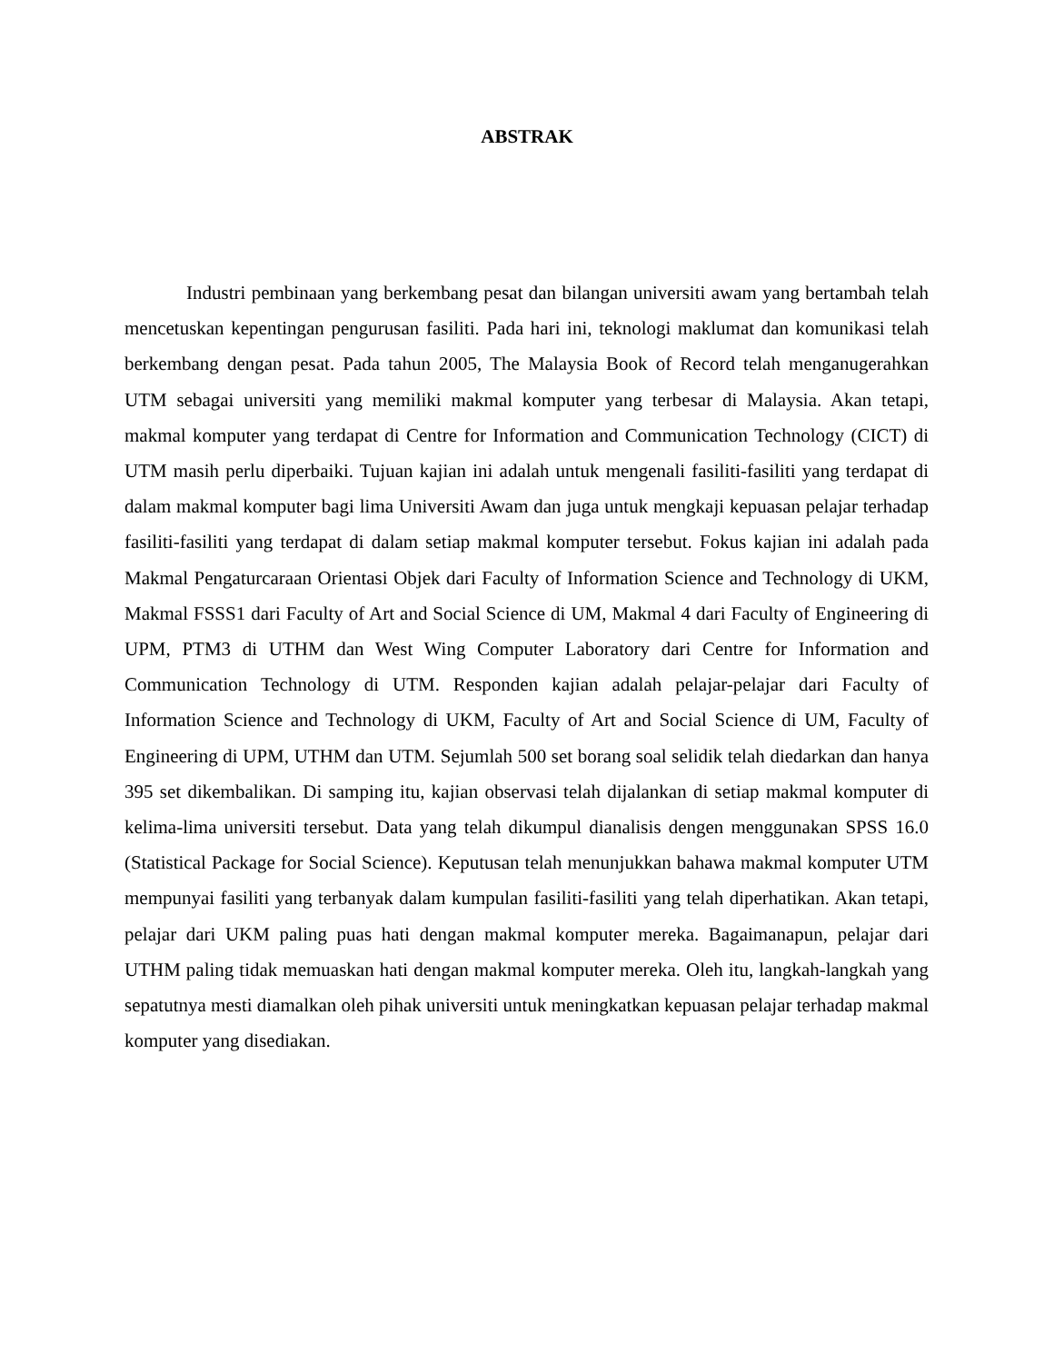ABSTRAK
Industri pembinaan yang berkembang pesat dan bilangan universiti awam yang bertambah telah mencetuskan kepentingan pengurusan fasiliti. Pada hari ini, teknologi maklumat dan komunikasi telah berkembang dengan pesat. Pada tahun 2005, The Malaysia Book of Record telah menganugerahkan UTM sebagai universiti yang memiliki makmal komputer yang terbesar di Malaysia. Akan tetapi, makmal komputer yang terdapat di Centre for Information and Communication Technology (CICT) di UTM masih perlu diperbaiki. Tujuan kajian ini adalah untuk mengenali fasiliti-fasiliti yang terdapat di dalam makmal komputer bagi lima Universiti Awam dan juga untuk mengkaji kepuasan pelajar terhadap fasiliti-fasiliti yang terdapat di dalam setiap makmal komputer tersebut. Fokus kajian ini adalah pada Makmal Pengaturcaraan Orientasi Objek dari Faculty of Information Science and Technology di UKM, Makmal FSSS1 dari Faculty of Art and Social Science di UM, Makmal 4 dari Faculty of Engineering di UPM, PTM3 di UTHM dan West Wing Computer Laboratory dari Centre for Information and Communication Technology di UTM. Responden kajian adalah pelajar-pelajar dari Faculty of Information Science and Technology di UKM, Faculty of Art and Social Science di UM, Faculty of Engineering di UPM, UTHM dan UTM. Sejumlah 500 set borang soal selidik telah diedarkan dan hanya 395 set dikembalikan. Di samping itu, kajian observasi telah dijalankan di setiap makmal komputer di kelima-lima universiti tersebut. Data yang telah dikumpul dianalisis dengen menggunakan SPSS 16.0 (Statistical Package for Social Science). Keputusan telah menunjukkan bahawa makmal komputer UTM mempunyai fasiliti yang terbanyak dalam kumpulan fasiliti-fasiliti yang telah diperhatikan. Akan tetapi, pelajar dari UKM paling puas hati dengan makmal komputer mereka. Bagaimanapun, pelajar dari UTHM paling tidak memuaskan hati dengan makmal komputer mereka. Oleh itu, langkah-langkah yang sepatutnya mesti diamalkan oleh pihak universiti untuk meningkatkan kepuasan pelajar terhadap makmal komputer yang disediakan.